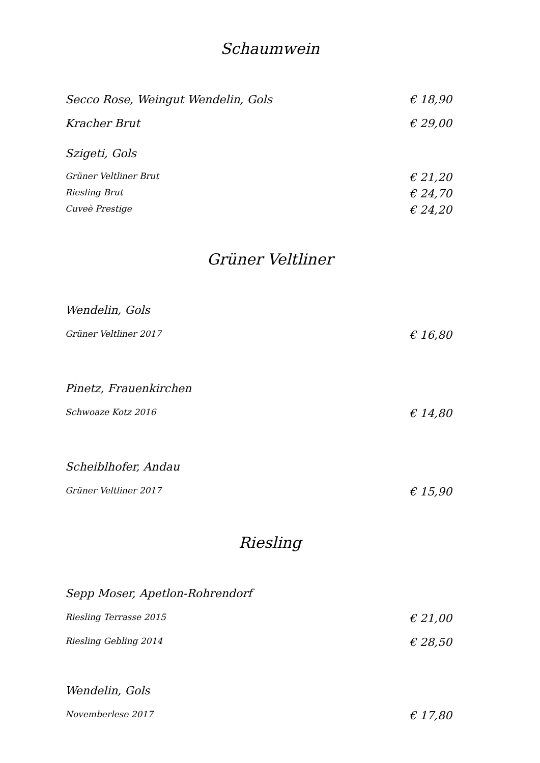Schaumwein
Secco Rose, Weingut Wendelin, Gols € 18,90
Kracher Brut € 29,00
Szigeti, Gols
Grüner Veltliner Brut € 21,20
Riesling Brut € 24,70
Cuveè Prestige € 24,20
Grüner Veltliner
Wendelin, Gols
Grüner Veltliner 2017 € 16,80
Pinetz, Frauenkirchen
Schwoaze Kotz 2016 € 14,80
Scheiblhofer, Andau
Grüner Veltliner 2017 € 15,90
Riesling
Sepp Moser, Apetlon-Rohrendorf
Riesling Terrasse 2015 € 21,00
Riesling Gebling 2014 € 28,50
Wendelin, Gols
Novemberlese 2017 € 17,80